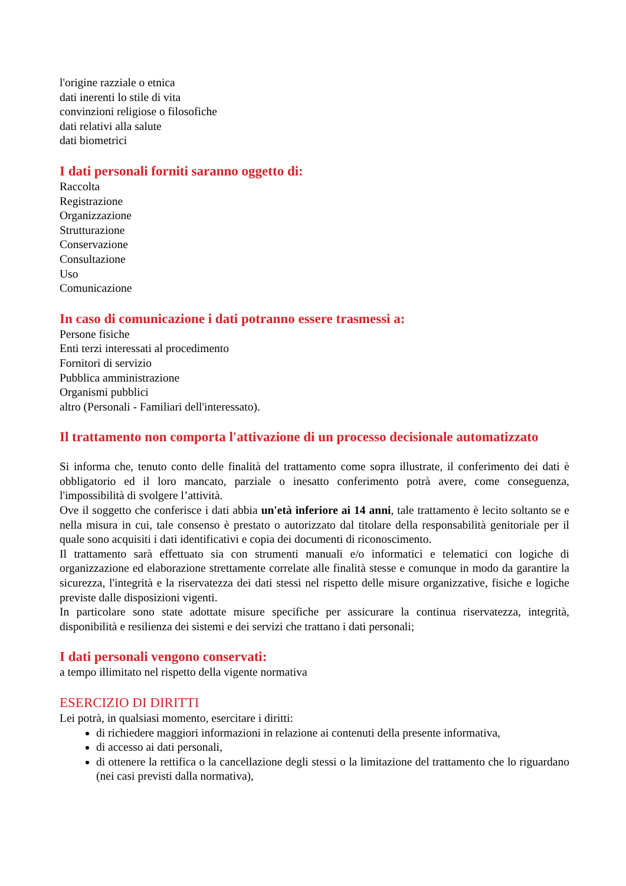l'origine razziale o etnica
dati inerenti lo stile di vita
convinzioni religiose o filosofiche
dati relativi alla salute
dati biometrici
I dati personali forniti saranno oggetto di:
Raccolta
Registrazione
Organizzazione
Strutturazione
Conservazione
Consultazione
Uso
Comunicazione
In caso di comunicazione i dati potranno essere trasmessi a:
Persone fisiche
Enti terzi interessati al procedimento
Fornitori di servizio
Pubblica amministrazione
Organismi pubblici
altro (Personali - Familiari dell'interessato).
Il trattamento non comporta l'attivazione di un processo decisionale automatizzato
Si informa che, tenuto conto delle finalità del trattamento come sopra illustrate, il conferimento dei dati è obbligatorio ed il loro mancato, parziale o inesatto conferimento potrà avere, come conseguenza, l'impossibilità di svolgere l’attività.
Ove il soggetto che conferisce i dati abbia un'età inferiore ai 14 anni, tale trattamento è lecito soltanto se e nella misura in cui, tale consenso è prestato o autorizzato dal titolare della responsabilità genitoriale per il quale sono acquisiti i dati identificativi e copia dei documenti di riconoscimento.
Il trattamento sarà effettuato sia con strumenti manuali e/o informatici e telematici con logiche di organizzazione ed elaborazione strettamente correlate alle finalità stesse e comunque in modo da garantire la sicurezza, l'integrità e la riservatezza dei dati stessi nel rispetto delle misure organizzative, fisiche e logiche previste dalle disposizioni vigenti.
In particolare sono state adottate misure specifiche per assicurare la continua riservatezza, integrità, disponibilità e resilienza dei sistemi e dei servizi che trattano i dati personali;
I dati personali vengono conservati:
a tempo illimitato nel rispetto della vigente normativa
ESERCIZIO DI DIRITTI
Lei potrà, in qualsiasi momento, esercitare i diritti:
di richiedere maggiori informazioni in relazione ai contenuti della presente informativa,
di accesso ai dati personali,
di ottenere la rettifica o la cancellazione degli stessi o la limitazione del trattamento che lo riguardano (nei casi previsti dalla normativa),